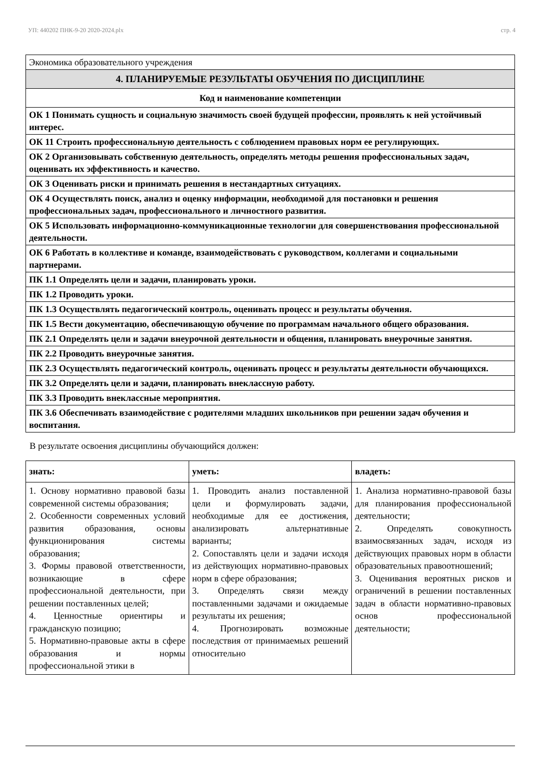УП: 440202 ПНК-9-20 2020-2024.plx стр. 4
| Экономика образовательного учреждения |
| 4. ПЛАНИРУЕМЫЕ РЕЗУЛЬТАТЫ ОБУЧЕНИЯ ПО ДИСЦИПЛИНЕ |
| Код и наименование компетенции |
| ОК 1 Понимать сущность и социальную значимость своей будущей профессии, проявлять к ней устойчивый интерес. |
| ОК 11 Строить профессиональную деятельность с соблюдением правовых норм ее регулирующих. |
| ОК 2 Организовывать собственную деятельность, определять методы решения профессиональных задач, оценивать их эффективность и качество. |
| ОК 3 Оценивать риски и принимать решения в нестандартных ситуациях. |
| ОК 4 Осуществлять поиск, анализ и оценку информации, необходимой для постановки и решения профессиональных задач, профессионального и личностного развития. |
| ОК 5 Использовать информационно-коммуникационные технологии для совершенствования профессиональной деятельности. |
| ОК 6 Работать в коллективе и команде, взаимодействовать с руководством, коллегами и социальными партнерами. |
| ПК 1.1 Определять цели и задачи, планировать уроки. |
| ПК 1.2 Проводить уроки. |
| ПК 1.3 Осуществлять педагогический контроль, оценивать процесс и результаты обучения. |
| ПК 1.5 Вести документацию, обеспечивающую обучение по программам начального общего образования. |
| ПК 2.1 Определять цели и задачи внеурочной деятельности и общения, планировать внеурочные занятия. |
| ПК 2.2 Проводить внеурочные занятия. |
| ПК 2.3 Осуществлять педагогический контроль, оценивать процесс и результаты деятельности обучающихся. |
| ПК 3.2 Определять цели и задачи, планировать внеклассную работу. |
| ПК 3.3 Проводить внеклассные мероприятия. |
| ПК 3.6 Обеспечивать взаимодействие с родителями младших школьников при решении задач обучения и воспитания. |
В результате освоения дисциплины обучающийся должен:
| знать: | уметь: | владеть: |
| --- | --- | --- |
| 1. Основу нормативно правовой базы современной системы образования; 2. Особенности современных условий развития образования, основы функционирования системы образования; 3. Формы правовой ответственности, возникающие в сфере профессиональной деятельности, при решении поставленных целей; 4. Ценностные ориентиры и гражданскую позицию; 5. Нормативно-правовые акты в сфере образования и нормы профессиональной этики в | 1. Проводить анализ поставленной цели и формулировать задачи, необходимые для ее достижения, анализировать альтернативные варианты; 2. Сопоставлять цели и задачи исходя из действующих нормативно-правовых норм в сфере образования; 3. Определять связи между поставленными задачами и ожидаемые результаты их решения; 4. Прогнозировать возможные последствия от принимаемых решений относительно | 1. Анализа нормативно-правовой базы для планирования профессиональной деятельности; 2. Определять совокупность взаимосвязанных задач, исходя из действующих правовых норм в области образовательных правоотношений; 3. Оценивания вероятных рисков и ограничений в решении поставленных задач в области нормативно-правовых основ профессиональной деятельности; |